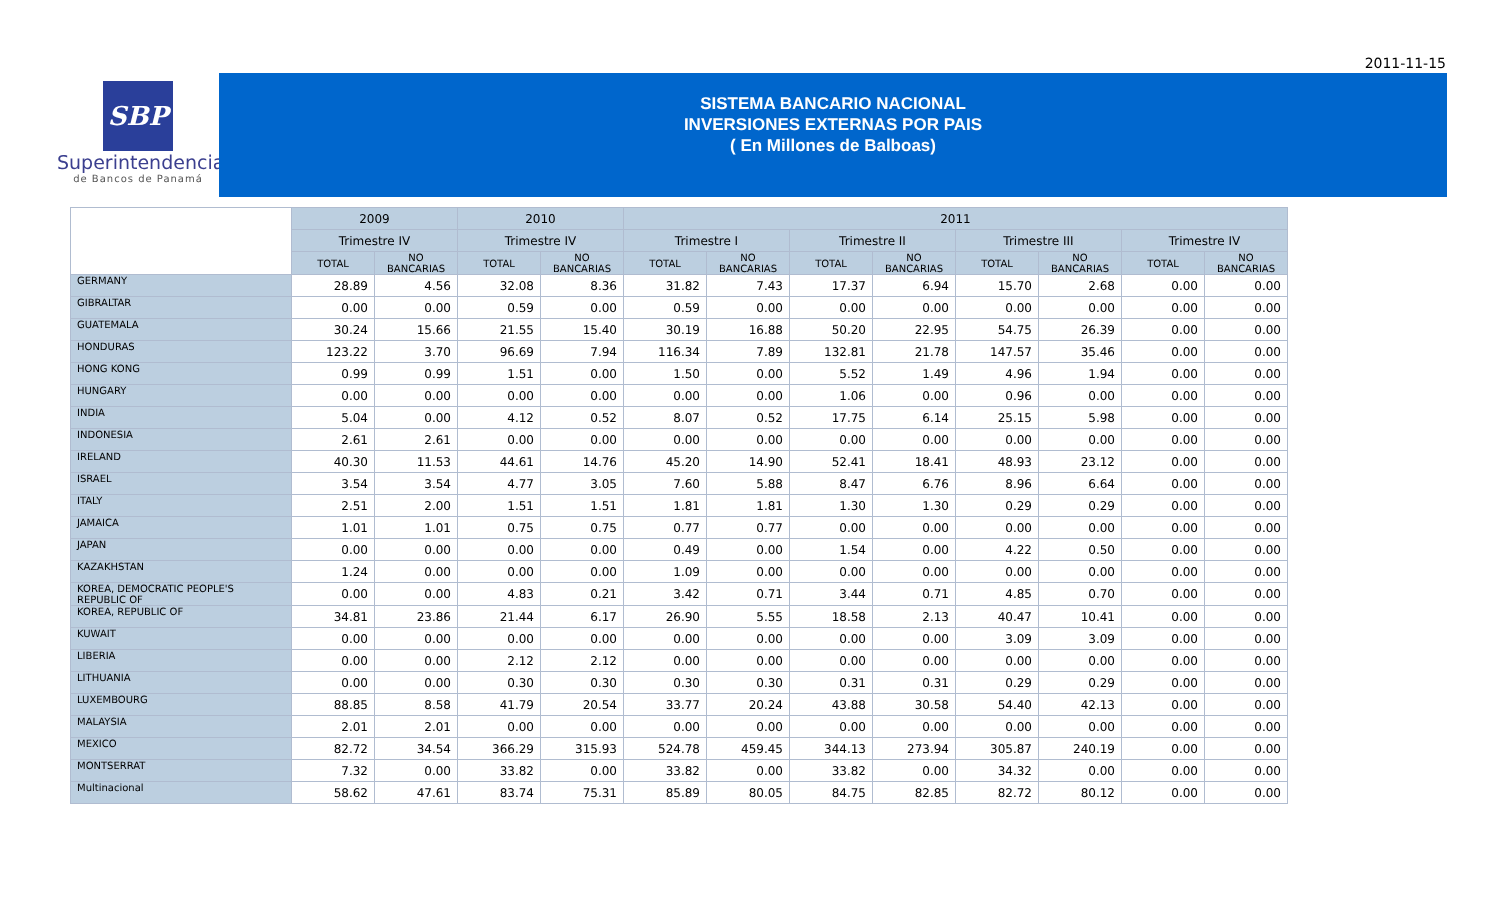2011-11-15
SBP
Superintendencia
de Bancos de Panamá
SISTEMA BANCARIO NACIONAL
INVERSIONES EXTERNAS POR PAIS
( En Millones de Balboas)
| | 2009 | | 2010 | | 2011 | | | | | | | |
| --- | --- | --- | --- | --- | --- | --- | --- | --- | --- | --- | --- | --- |
| | Trimestre IV | | Trimestre IV | | Trimestre I | | Trimestre II | | Trimestre III | | Trimestre IV | |
| | TOTAL | NO BANCARIAS | TOTAL | NO BANCARIAS | TOTAL | NO BANCARIAS | TOTAL | NO BANCARIAS | TOTAL | NO BANCARIAS | TOTAL | NO BANCARIAS |
| GERMANY | 28.89 | 4.56 | 32.08 | 8.36 | 31.82 | 7.43 | 17.37 | 6.94 | 15.70 | 2.68 | 0.00 | 0.00 |
| GIBRALTAR | 0.00 | 0.00 | 0.59 | 0.00 | 0.59 | 0.00 | 0.00 | 0.00 | 0.00 | 0.00 | 0.00 | 0.00 |
| GUATEMALA | 30.24 | 15.66 | 21.55 | 15.40 | 30.19 | 16.88 | 50.20 | 22.95 | 54.75 | 26.39 | 0.00 | 0.00 |
| HONDURAS | 123.22 | 3.70 | 96.69 | 7.94 | 116.34 | 7.89 | 132.81 | 21.78 | 147.57 | 35.46 | 0.00 | 0.00 |
| HONG KONG | 0.99 | 0.99 | 1.51 | 0.00 | 1.50 | 0.00 | 5.52 | 1.49 | 4.96 | 1.94 | 0.00 | 0.00 |
| HUNGARY | 0.00 | 0.00 | 0.00 | 0.00 | 0.00 | 0.00 | 1.06 | 0.00 | 0.96 | 0.00 | 0.00 | 0.00 |
| INDIA | 5.04 | 0.00 | 4.12 | 0.52 | 8.07 | 0.52 | 17.75 | 6.14 | 25.15 | 5.98 | 0.00 | 0.00 |
| INDONESIA | 2.61 | 2.61 | 0.00 | 0.00 | 0.00 | 0.00 | 0.00 | 0.00 | 0.00 | 0.00 | 0.00 | 0.00 |
| IRELAND | 40.30 | 11.53 | 44.61 | 14.76 | 45.20 | 14.90 | 52.41 | 18.41 | 48.93 | 23.12 | 0.00 | 0.00 |
| ISRAEL | 3.54 | 3.54 | 4.77 | 3.05 | 7.60 | 5.88 | 8.47 | 6.76 | 8.96 | 6.64 | 0.00 | 0.00 |
| ITALY | 2.51 | 2.00 | 1.51 | 1.51 | 1.81 | 1.81 | 1.30 | 1.30 | 0.29 | 0.29 | 0.00 | 0.00 |
| JAMAICA | 1.01 | 1.01 | 0.75 | 0.75 | 0.77 | 0.77 | 0.00 | 0.00 | 0.00 | 0.00 | 0.00 | 0.00 |
| JAPAN | 0.00 | 0.00 | 0.00 | 0.00 | 0.49 | 0.00 | 1.54 | 0.00 | 4.22 | 0.50 | 0.00 | 0.00 |
| KAZAKHSTAN | 1.24 | 0.00 | 0.00 | 0.00 | 1.09 | 0.00 | 0.00 | 0.00 | 0.00 | 0.00 | 0.00 | 0.00 |
| KOREA, DEMOCRATIC PEOPLE'S REPUBLIC OF | 0.00 | 0.00 | 4.83 | 0.21 | 3.42 | 0.71 | 3.44 | 0.71 | 4.85 | 0.70 | 0.00 | 0.00 |
| KOREA, REPUBLIC OF | 34.81 | 23.86 | 21.44 | 6.17 | 26.90 | 5.55 | 18.58 | 2.13 | 40.47 | 10.41 | 0.00 | 0.00 |
| KUWAIT | 0.00 | 0.00 | 0.00 | 0.00 | 0.00 | 0.00 | 0.00 | 0.00 | 3.09 | 3.09 | 0.00 | 0.00 |
| LIBERIA | 0.00 | 0.00 | 2.12 | 2.12 | 0.00 | 0.00 | 0.00 | 0.00 | 0.00 | 0.00 | 0.00 | 0.00 |
| LITHUANIA | 0.00 | 0.00 | 0.30 | 0.30 | 0.30 | 0.30 | 0.31 | 0.31 | 0.29 | 0.29 | 0.00 | 0.00 |
| LUXEMBOURG | 88.85 | 8.58 | 41.79 | 20.54 | 33.77 | 20.24 | 43.88 | 30.58 | 54.40 | 42.13 | 0.00 | 0.00 |
| MALAYSIA | 2.01 | 2.01 | 0.00 | 0.00 | 0.00 | 0.00 | 0.00 | 0.00 | 0.00 | 0.00 | 0.00 | 0.00 |
| MEXICO | 82.72 | 34.54 | 366.29 | 315.93 | 524.78 | 459.45 | 344.13 | 273.94 | 305.87 | 240.19 | 0.00 | 0.00 |
| MONTSERRAT | 7.32 | 0.00 | 33.82 | 0.00 | 33.82 | 0.00 | 33.82 | 0.00 | 34.32 | 0.00 | 0.00 | 0.00 |
| Multinacional | 58.62 | 47.61 | 83.74 | 75.31 | 85.89 | 80.05 | 84.75 | 82.85 | 82.72 | 80.12 | 0.00 | 0.00 |